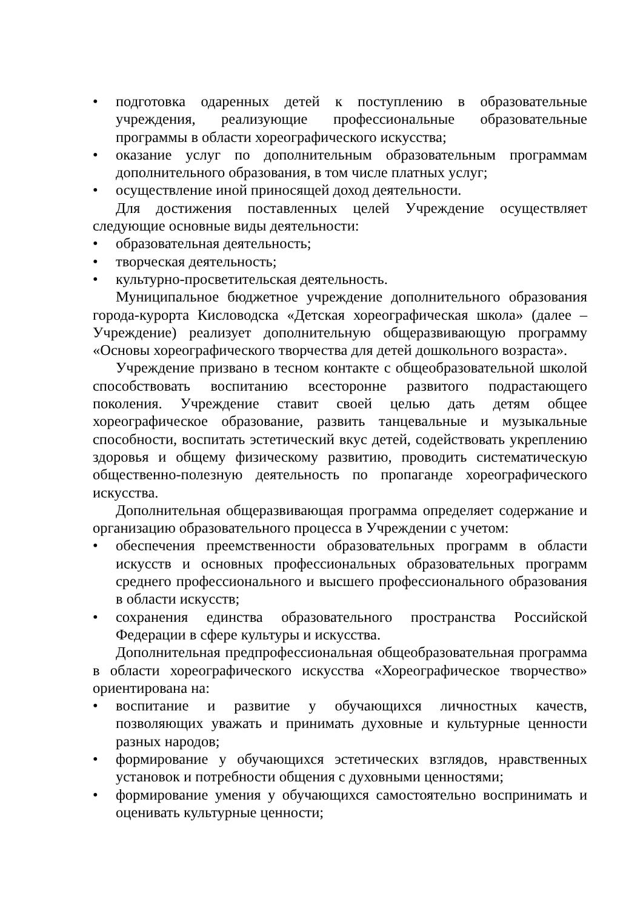• подготовка одаренных детей к поступлению в образовательные учреждения, реализующие профессиональные образовательные программы в области хореографического искусства;
• оказание услуг по дополнительным образовательным программам дополнительного образования, в том числе платных услуг;
• осуществление иной приносящей доход деятельности.
Для достижения поставленных целей Учреждение осуществляет следующие основные виды деятельности:
• образовательная деятельность;
• творческая деятельность;
• культурно-просветительская деятельность.
Муниципальное бюджетное учреждение дополнительного образования города-курорта Кисловодска «Детская хореографическая школа» (далее – Учреждение) реализует дополнительную общеразвивающую программу «Основы хореографического творчества для детей дошкольного возраста».
Учреждение призвано в тесном контакте с общеобразовательной школой способствовать воспитанию всесторонне развитого подрастающего поколения. Учреждение ставит своей целью дать детям общее хореографическое образование, развить танцевальные и музыкальные способности, воспитать эстетический вкус детей, содействовать укреплению здоровья и общему физическому развитию, проводить систематическую общественно-полезную деятельность по пропаганде хореографического искусства.
Дополнительная общеразвивающая программа определяет содержание и организацию образовательного процесса в Учреждении с учетом:
• обеспечения преемственности образовательных программ в области искусств и основных профессиональных образовательных программ среднего профессионального и высшего профессионального образования в области искусств;
• сохранения единства образовательного пространства Российской Федерации в сфере культуры и искусства.
Дополнительная предпрофессиональная общеобразовательная программа в области хореографического искусства «Хореографическое творчество» ориентирована на:
• воспитание и развитие у обучающихся личностных качеств, позволяющих уважать и принимать духовные и культурные ценности разных народов;
• формирование у обучающихся эстетических взглядов, нравственных установок и потребности общения с духовными ценностями;
• формирование умения у обучающихся самостоятельно воспринимать и оценивать культурные ценности;